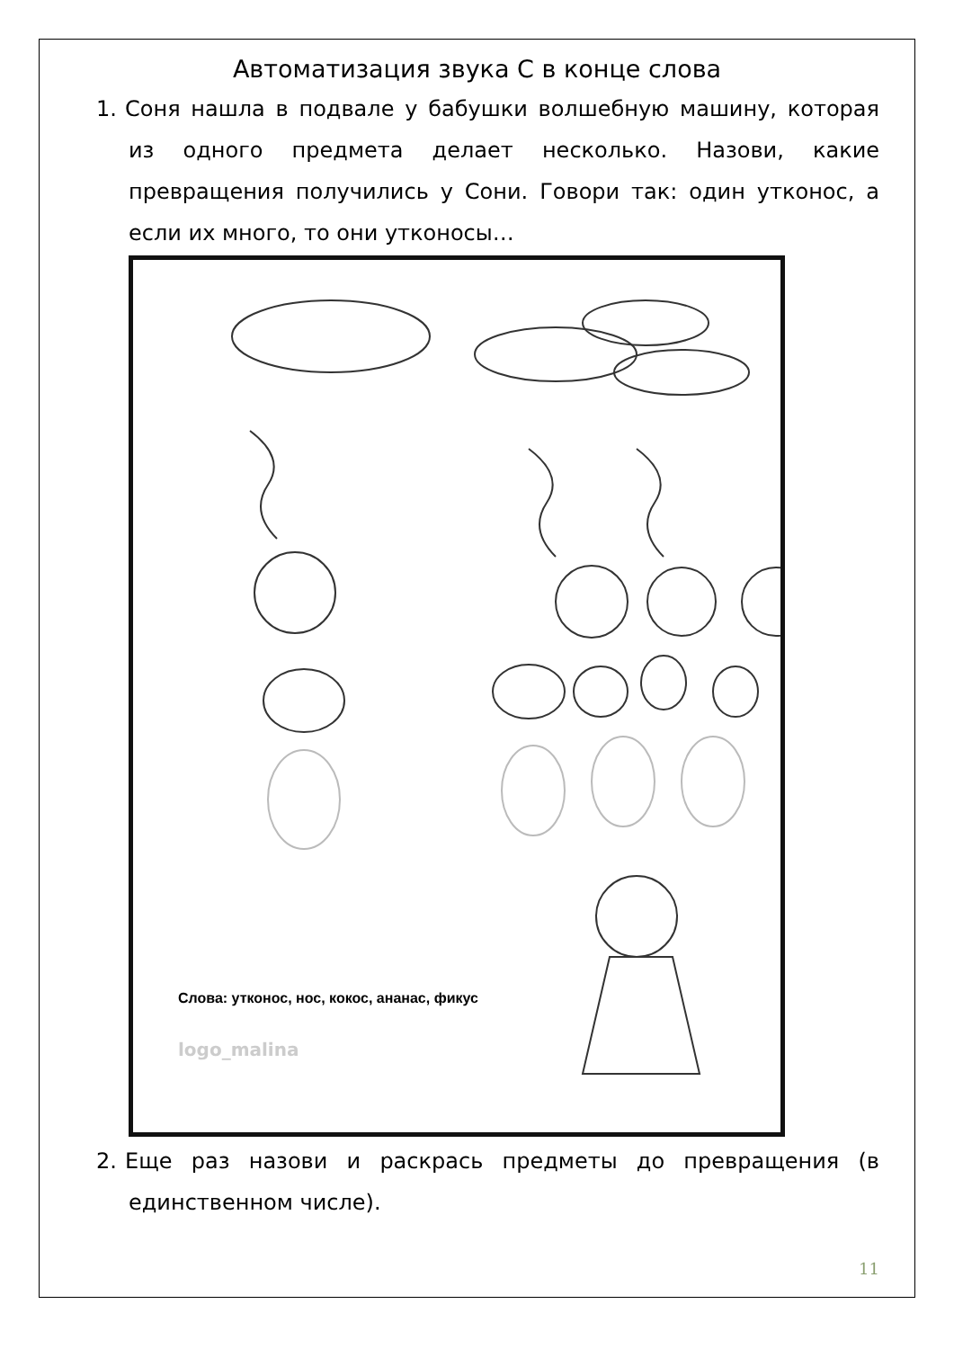Автоматизация звука С в конце слова
1. Соня нашла в подвале у бабушки волшебную машину, которая из одного предмета делает несколько. Назови, какие превращения получились у Сони. Говори так: один утконос, а если их много, то они утконосы…
Слова: утконос, нос, кокос, ананас, фикус
logo_malina
2. Еще раз назови и раскрась предметы до превращения (в единственном числе).
11